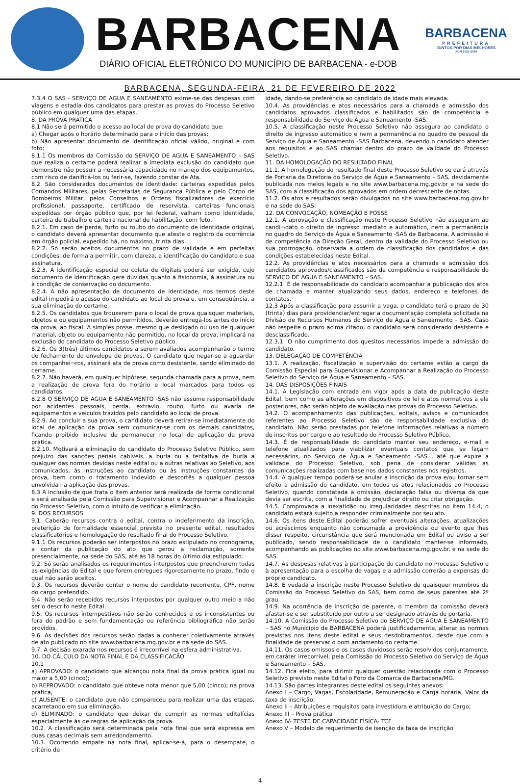BARBACENA
DIÁRIO OFICIAL ELETRÔNICO DO MUNICÍPIO DE BARBACENA - e-DOB
BARBACENA
PREFEITURA
JUNTOS POR DIAS MELHORES
ADM 2021-2024
BARBACENA, SEGUNDA-FEIRA, 21 DE FEVEREIRO DE 2022
7.3.4 O SAS - SERVIÇO DE AGUA E SANEAMENTO exime-se das despesas com viagens e estadia dos candidatos para prestar as provas do Processo Seletivo público em qualquer uma das etapas.
8. DA PROVA PRÁTICA
8.1 Não será permitido o acesso ao local de prova do candidato que:
a) Chegar após o horário determinado para o início das provas;
b) Não apresentar documento de identificação oficial válido, original e com foto;
8.1.1 Os membros da Comissão do SERVIÇO DE AGUA E SANEAMENTO – SAS que realiza o certame poderá realizar a imediata exclusão do candidato que demonstre não possuir a necessária capacidade no manejo dos equipamentos, com risco de danificá-los ou ferir-se, fazendo constar de Ata.
8.2. São considerados documentos de identidade: carteiras expedidas pelos Comandos Militares, pelas Secretarias de Segurança Pública e pelo Corpo de Bombeiros Militar, pelos Conselhos e Ordens fiscalizadores de exercício profissional, passaporte, certificado de reservista, carteiras funcionais expedidas por órgão público que, por lei federal, valham como identidade, carteira de trabalho e carteira nacional de habilitação, com foto.
8.2.1. Em caso de perda, furto ou roubo do documento de identidade original, o candidato deverá apresentar documento que ateste o registro da ocorrência em órgão policial, expedido há, no máximo, trinta dias.
8.2.2. Só serão aceitos documentos no prazo de validade e em perfeitas condições, de forma a permitir, com clareza, a identificação do candidato e sua assinatura.
8.2.3. A identificação especial ou coleta de digitais poderá ser exigida, cujo documento de identificação gere dúvidas quanto à fisionomia, à assinatura ou à condição de conservação do documento.
8.2.4. A não apresentação de documento de identidade, nos termos deste edital impedirá o acesso do candidato ao local de prova e, em consequência, a sua eliminação do certame.
8.2.5. Os candidatos que trouxerem para o local de prova quaisquer materiais, objetos e ou equipamentos não permitidos, deverão entregá-los antes do início da prova, ao fiscal. A simples posse, mesmo que desligado ou uso de qualquer material, objeto ou equipamento não permitido, no local da prova, implicará na exclusão do candidato do Processo Seletivo público.
8.2.6. Os 3(três) últimos candidatos a serem avaliados acompanharão o termo de fechamento do envelope de provas. O candidato que negar-se a aguardar os companhei¬ros, assinará ata de prova como desistente, sendo eliminado do certame.
8.2.7. Não haverá, em qualquer hipótese, segunda chamada para a prova, nem a realização de prova fora do horário e local marcados para todos os candidatos.
8.2.8 O SERVIÇO DE AGUA E SANEAMENTO -SAS não assume responsabilidade por acidentes pessoais, perda, extravio, roubo, furto ou avaria de equipamentos e veículos trazidos pelo candidato ao local de prova.
8.2.9. Ao concluir a sua prova, o candidato deverá retirar-se imediatamente do local de aplicação da prova sem comunicar-se com os demais candidatos, ficando proibido inclusive de permanecer no local de aplicação da prova prática.
8.2.10. Motivará a eliminação do candidato do Processo Seletivo Público, sem prejuízo das sanções penais cabíveis, a burla ou a tentativa de burla a qualquer das normas devidas neste edital ou a outras relativas ao Seletivo, aos comunicados, às instruções ao candidato ou às instruções constantes da prova, bem como o tratamento indevido e descortês a qualquer pessoa envolvida na aplicação das provas.
8.3 A inclusão de que trata o item anterior será realizada de forma condicional e será analisada pela Comissão para Supervisionar e Acompanhar a Realização do Processo Seletivo, com o intuito de verificar a eliminação.
9. DOS RECURSOS
9.1. Caberão recursos contra o edital, contra o indeferimento da inscrição, preterição de formalidade essencial prevista no presente edital, resultados classificatórios e homologação do resultado final do Processo Seletivo.
9.1.1 Os recursos poderão ser interpostos no prazo estipulado no cronograma, a contar da publicação do ato que gerou a reclamação, somente presencialmente, na sede do SAS, até às 18 horas do último dia estipulado.
9.2. Só serão analisados os requerimentos interpostos que preencherem todas as exigências do Edital e que forem entregues rigorosamente no prazo, findo o qual não serão aceitos.
9.3. Os recursos deverão conter o nome do candidato recorrente, CPF, nome do cargo pretendido.
9.4. Não serão recebidos recursos interpostos por qualquer outro meio a não ser o descrito neste Edital.
9.5. Os recursos intempestivos não serão conhecidos e os inconsistentes ou fora do padrão e sem fundamentação ou referência bibliográfica não serão providos.
9.6. As decisões dos recursos serão dadas a conhecer coletivamente através de ato publicado no site www.barbacena.mg.gov.br e na sede do SAS.
9.7. A decisão exarada nos recursos é irrecorrível na esfera administrativa.
10. DO CÁLCULO DA NOTA FINAL E DA CLASSIFICACÃO
10.1
a) APROVADO: o candidato que alcançou nota final da prova prática igual ou maior a 5,00 (cinco);
b) REPROVADO: o candidato que obteve nota menor que 5,00 (cinco); na prova prática,
c) AUSENTE: o candidato que não compareceu para realizar uma das etapas, acarretando em sua eliminação.
d) ELIMINADO: o candidato que deixar de cumprir as normas editalícias especialmente às de regras de aplicação da prova.
10.2. A classificação será determinada pela nota final que será expressa em duas casas decimais sem arredondamento.
10.3. Ocorrendo empate na nota final, aplicar-se-á, para o desempate, o critério de
idade, dando-se preferência ao candidato de idade mais elevada.
10.4. As providências e atos necessários para a chamada e admissão dos candidatos aprovados classificados e habilitados são de competência e responsabilidade do Serviço de Água e Saneamento -SAS.
10.5. A classificação neste Processo Seletivo não assegura ao candidato o direito de ingresso automático e nem a permanência no quadro de pessoal da Serviço de Água e Saneamento -SAS Barbacena, devendo o candidato atender aos requisitos e ao SAS chamar dentro do prazo de validade do Processo Seletivo.
11. DA HOMOLOGAÇÃO DO RESULTADO FINAL
11.1. A homologação do resultado final deste Processo Seletivo se dará através de Portaria da Diretoria do Serviço de Água e Saneamento – SAS, devidamente publicada nos meios legais e no site www.barbacena.mg.gov.br e na sede do SAS, com a classificação dos aprovados em ordem decrescente de notas.
11.2. Os atos e resultados serão divulgados no site www.barbacena.mg.gov.br e na sede do SAS.
12. DA CONVOCAÇÃO, NOMEAÇÃO E POSSE
12.1. A aprovação e classificação neste Processo Seletivo não asseguram ao candi¬dato o direito de ingresso imediato e automático, nem a permanência no quadro do Serviço de Água e Saneamento -SAS de Barbacena. A admissão é de competência da Direção Geral, dentro da validade do Processo Seletivo ou sua prorrogação, observada a ordem de classificação dos candidatos e das condições estabelecidas neste Edital.
12.2. As providências e atos necessários para a chamada e admissão dos candidatos aprovados/classificados são de competência e responsabilidade do SERVIÇO DE AGUA E SANEAMENTO – SAS.
12.2.1. É de responsabilidade do candidato acompanhar a publicação dos atos de chamada e manter atualizando seus dados, endereço e telefones de contatos.
12.3 Após a classificação para assumir a vaga, o candidato terá o prazo de 30 (trinta) dias para providenciar/entregar a documentação completa solicitada na Divisão de Recursos Humanos do Serviço de Água e Saneamento – SAS. Caso não respeite o prazo acima citado, o candidato será considerado desistente e desclassificado.
12.3.1. O não cumprimento dos quesitos necessários impede a admissão do candidato.
13. DELEGAÇÃO DE COMPETÊNCIA
13.1. A realização, fiscalização e supervisão do certame estão a cargo da Comissão Especial para Supervisionar e Acompanhar a Realização do Processo Seletivo do Serviço de Água e Saneamento – SAS.
14. DAS DISPOSIÇÕES FINAIS
14.1. A Legislação com entrada em vigor após a data de publicação deste Edital, bem como as alterações em dispositivos de lei e atos normativos a ela posteriores, não serão objeto de avaliação nas provas do Processo Seletivo.
14.2. O acompanhamento das publicações, editais, avisos e comunicados referentes ao Processo Seletivo são de responsabilidade exclusiva do candidato. Não serão prestadas por telefone informações relativas a número de inscritos por cargo e ao resultado do Processo Seletivo Público.
14.3. É de responsabilidade do candidato manter seu endereço, e-mail e telefone atualizados para viabilizar eventuais contatos que se façam necessários, no Serviço de Água e Saneamento -SAS , até que expire a validade do Processo Seletivo, sob pena de considerar válidas as comunicações realizadas com base nos dados constantes nos registros.
14.4. A qualquer tempo poderá se anular a inscrição da prova e/ou tornar sem efeito a admissão do candidato, em todos os atos relacionados ao Processo Seletivo, quando constatada a omissão, declaração falsa ou diversa da que devia ser escrita, com a finalidade de prejudicar direito ou criar obrigação.
14.5. Comprovada a inexatidão ou irregularidades descritas no item 14.4, o candidato estará sujeito a responder criminalmente por seu ato.
14.6. Os itens deste Edital poderão sofrer eventuais alterações, atualizações ou acréscimos enquanto não consumada a providência ou evento que lhes disser respeito, circunstância que será mencionada em Edital ou aviso a ser publicado, sendo responsabilidade de o candidato manter-se informado, acompanhando as publicações no site www.barbacena.mg.gov.br. e na sede do SAS.
14.7. As despesas relativas à participação do candidato no Processo Seletivo e à apresentação para a escolha de vagas e a admissão correrão a expensas do próprio candidato.
14.8. É vedada a inscrição neste Processo Seletivo de quaisquer membros da Comissão do Processo Seletivo do SAS, bem como de seus parentes até 2º grau.
14.9. Na ocorrência de inscrição de parente, o membro da comissão deverá afastar-se e ser substituído por outro a ser designado através de portaria.
14.10. A Comissão do Processo Seletivo do SERVIÇO DE AGUA E SANEAMENTO – SAS no Município de BARBACENA poderá justificadamente, alterar as normas previstas nos itens deste edital e seus desdobramentos, desde que com a finalidade de preservar o bom andamento do certame.
14.11. Os casos omissos e os casos duvidosos serão resolvidos conjuntamente, em caráter irrecorrível, pela Comissão do Processo Seletivo do Serviço de Água e Saneamento – SAS.
14.12. Fica eleito, para dirimir qualquer questão relacionada com o Processo Seletivo previsto neste Edital o Foro da Comarca de Barbacena/MG.
14.13. São partes integrantes deste edital os seguintes anexos:
Anexo I – Cargo, Vagas, Escolaridade, Remuneração e Carga horária, Valor da taxa de inscrição;
Anexo II – Atribuições e requisitos para investidura e atribuição do Cargo;
Anexo III – Prova prática
Anexo IV- TESTE DE CAPACIDADE FÍSICA- TCF
Anexo V – Modelo de requerimento de isenção da taxa de inscrição
4